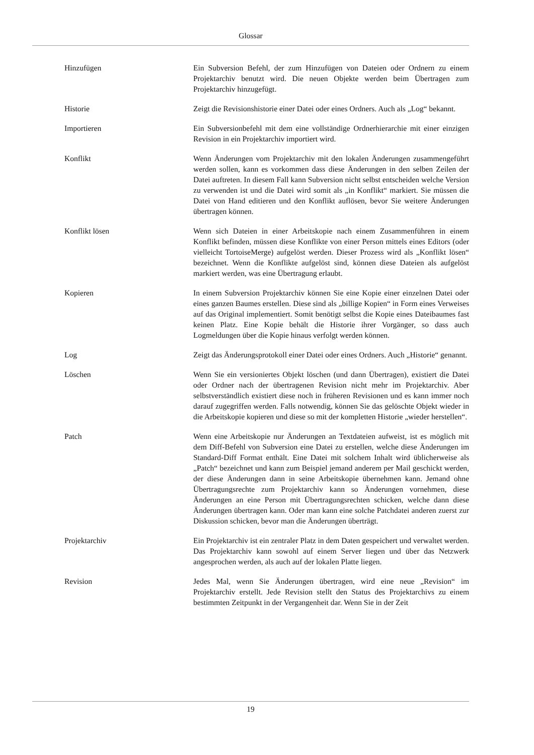Glossar
Hinzufügen Ein Subversion Befehl, der zum Hinzufügen von Dateien oder Ordnern zu einem Projektarchiv benutzt wird. Die neuen Objekte werden beim Übertragen zum Projektarchiv hinzugefügt.
Historie Zeigt die Revisionshistorie einer Datei oder eines Ordners. Auch als „Log“ bekannt.
Importieren Ein Subversionbefehl mit dem eine vollständige Ordnerhierarchie mit einer einzigen Revision in ein Projektarchiv importiert wird.
Konflikt Wenn Änderungen vom Projektarchiv mit den lokalen Änderungen zusammengeführt werden sollen, kann es vorkommen dass diese Änderungen in den selben Zeilen der Datei auftreten. In diesem Fall kann Subversion nicht selbst entscheiden welche Version zu verwenden ist und die Datei wird somit als „in Konflikt“ markiert. Sie müssen die Datei von Hand editieren und den Konflikt auflösen, bevor Sie weitere Änderungen übertragen können.
Konflikt lösen Wenn sich Dateien in einer Arbeitskopie nach einem Zusammenführen in einem Konflikt befinden, müssen diese Konflikte von einer Person mittels eines Editors (oder vielleicht TortoiseMerge) aufgelöst werden. Dieser Prozess wird als „Konflikt lösen“ bezeichnet. Wenn die Konflikte aufgelöst sind, können diese Dateien als aufgelöst markiert werden, was eine Übertragung erlaubt.
Kopieren In einem Subversion Projektarchiv können Sie eine Kopie einer einzelnen Datei oder eines ganzen Baumes erstellen. Diese sind als „billige Kopien“ in Form eines Verweises auf das Original implementiert. Somit benötigt selbst die Kopie eines Dateibaumes fast keinen Platz. Eine Kopie behält die Historie ihrer Vorgänger, so dass auch Logmeldungen über die Kopie hinaus verfolgt werden können.
Log Zeigt das Änderungsprotokoll einer Datei oder eines Ordners. Auch „Historie“ genannt.
Löschen Wenn Sie ein versioniertes Objekt löschen (und dann Übertragen), existiert die Datei oder Ordner nach der übertragenen Revision nicht mehr im Projektarchiv. Aber selbstverständlich existiert diese noch in früheren Revisionen und es kann immer noch darauf zugegriffen werden. Falls notwendig, können Sie das gelöschte Objekt wieder in die Arbeitskopie kopieren und diese so mit der kompletten Historie „wieder herstellen“.
Patch Wenn eine Arbeitskopie nur Änderungen an Textdateien aufweist, ist es möglich mit dem Diff-Befehl von Subversion eine Datei zu erstellen, welche diese Änderungen im Standard-Diff Format enthält. Eine Datei mit solchem Inhalt wird üblicherweise als „Patch“ bezeichnet und kann zum Beispiel jemand anderem per Mail geschickt werden, der diese Änderungen dann in seine Arbeitskopie übernehmen kann. Jemand ohne Übertragungsrechte zum Projektarchiv kann so Änderungen vornehmen, diese Änderungen an eine Person mit Übertragungsrechten schicken, welche dann diese Änderungen übertragen kann. Oder man kann eine solche Patchdatei anderen zuerst zur Diskussion schicken, bevor man die Änderungen überträgt.
Projektarchiv Ein Projektarchiv ist ein zentraler Platz in dem Daten gespeichert und verwaltet werden. Das Projektarchiv kann sowohl auf einem Server liegen und über das Netzwerk angesprochen werden, als auch auf der lokalen Platte liegen.
Revision Jedes Mal, wenn Sie Änderungen übertragen, wird eine neue „Revision“ im Projektarchiv erstellt. Jede Revision stellt den Status des Projektarchivs zu einem bestimmten Zeitpunkt in der Vergangenheit dar. Wenn Sie in der Zeit
19